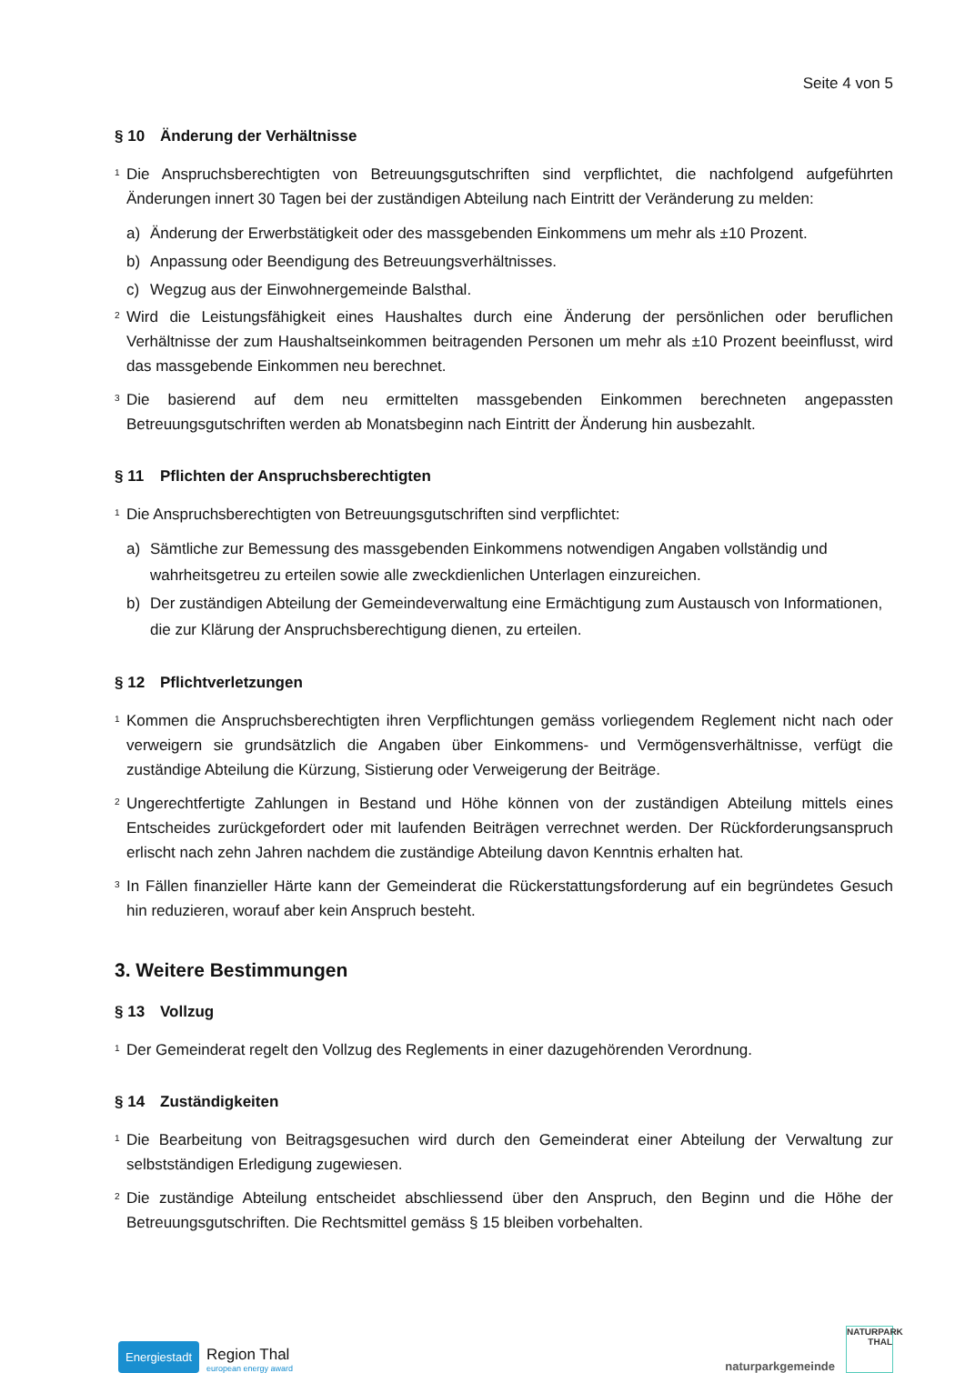Seite 4 von 5
§ 10 Änderung der Verhältnisse
<sup>1</sup> Die Anspruchsberechtigten von Betreuungsgutschriften sind verpflichtet, die nachfolgend aufgeführten Änderungen innert 30 Tagen bei der zuständigen Abteilung nach Eintritt der Veränderung zu melden:
a) Änderung der Erwerbstätigkeit oder des massgebenden Einkommens um mehr als ±10 Prozent.
b) Anpassung oder Beendigung des Betreuungsverhältnisses.
c) Wegzug aus der Einwohnergemeinde Balsthal.
<sup>2</sup> Wird die Leistungsfähigkeit eines Haushaltes durch eine Änderung der persönlichen oder beruflichen Verhältnisse der zum Haushaltseinkommen beitragenden Personen um mehr als ±10 Prozent beeinflusst, wird das massgebende Einkommen neu berechnet.
<sup>3</sup> Die basierend auf dem neu ermittelten massgebenden Einkommen berechneten angepassten Betreuungsgutschriften werden ab Monatsbeginn nach Eintritt der Änderung hin ausbezahlt.
§ 11 Pflichten der Anspruchsberechtigten
<sup>1</sup> Die Anspruchsberechtigten von Betreuungsgutschriften sind verpflichtet:
a) Sämtliche zur Bemessung des massgebenden Einkommens notwendigen Angaben vollständig und wahrheitsgetreu zu erteilen sowie alle zweckdienlichen Unterlagen einzureichen.
b) Der zuständigen Abteilung der Gemeindeverwaltung eine Ermächtigung zum Austausch von Informationen, die zur Klärung der Anspruchsberechtigung dienen, zu erteilen.
§ 12 Pflichtverletzungen
<sup>1</sup> Kommen die Anspruchsberechtigten ihren Verpflichtungen gemäss vorliegendem Reglement nicht nach oder verweigern sie grundsätzlich die Angaben über Einkommens- und Vermögensverhältnisse, verfügt die zuständige Abteilung die Kürzung, Sistierung oder Verweigerung der Beiträge.
<sup>2</sup> Ungerechtfertigte Zahlungen in Bestand und Höhe können von der zuständigen Abteilung mittels eines Entscheides zurückgefordert oder mit laufenden Beiträgen verrechnet werden. Der Rückforderungsanspruch erlischt nach zehn Jahren nachdem die zuständige Abteilung davon Kenntnis erhalten hat.
<sup>3</sup> In Fällen finanzieller Härte kann der Gemeinderat die Rückerstattungsforderung auf ein begründetes Gesuch hin reduzieren, worauf aber kein Anspruch besteht.
3. Weitere Bestimmungen
§ 13 Vollzug
<sup>1</sup> Der Gemeinderat regelt den Vollzug des Reglements in einer dazugehörenden Verordnung.
§ 14 Zuständigkeiten
<sup>1</sup> Die Bearbeitung von Beitragsgesuchen wird durch den Gemeinderat einer Abteilung der Verwaltung zur selbstständigen Erledigung zugewiesen.
<sup>2</sup> Die zuständige Abteilung entscheidet abschliessend über den Anspruch, den Beginn und die Höhe der Betreuungsgutschriften. Die Rechtsmittel gemäss § 15 bleiben vorbehalten.
Energiestadt
Region Thal
european energy award
naturparkgemeinde
NATURPARK
THAL